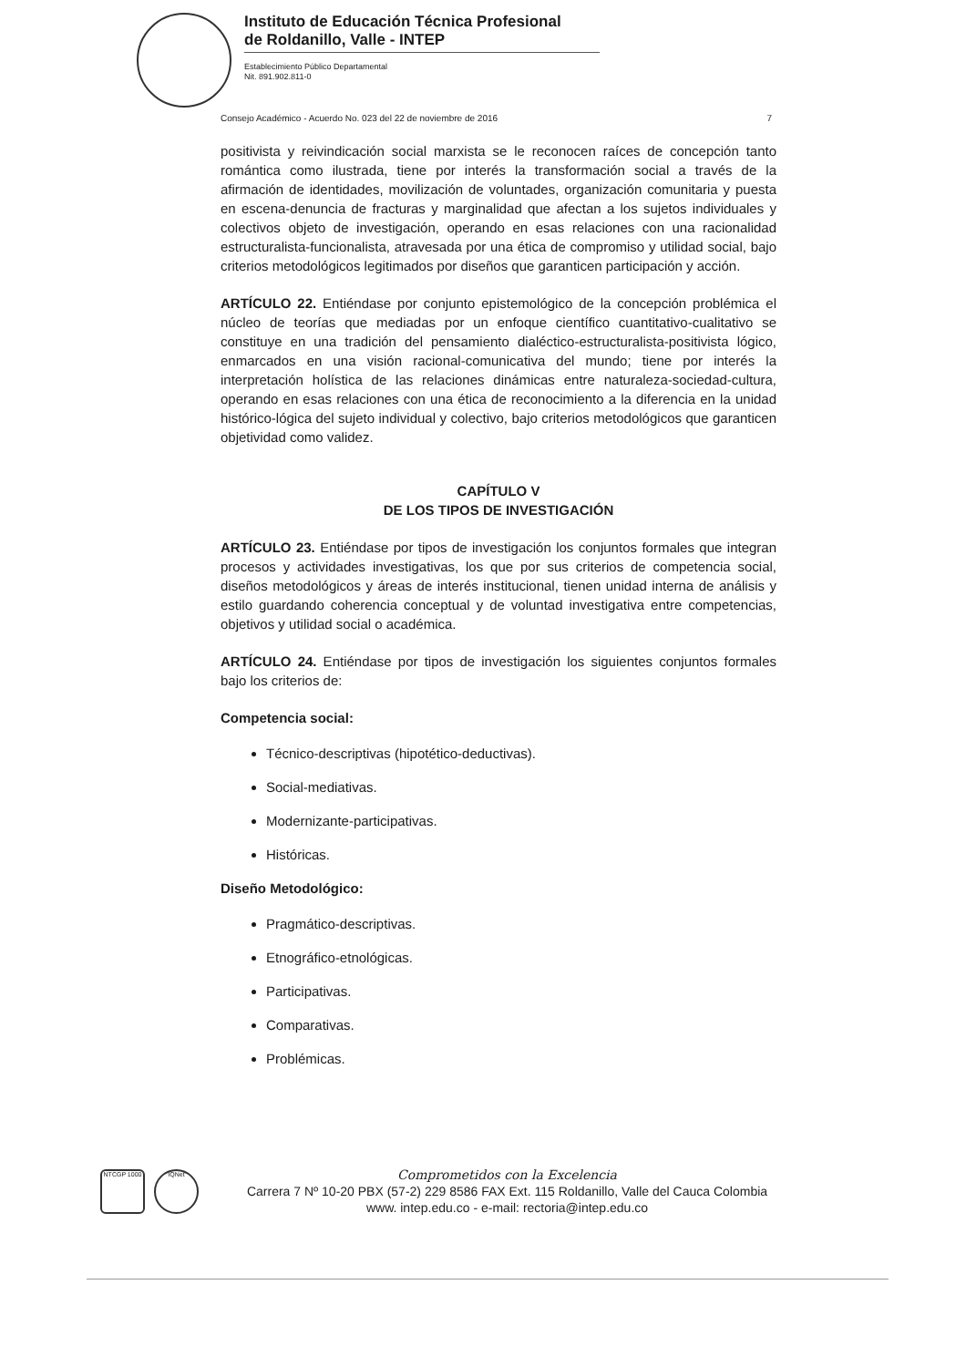Instituto de Educación Técnica Profesional
de Roldanillo, Valle - INTEP
Establecimiento Público Departamental
Nit. 891.902.811-0
Consejo Académico - Acuerdo No. 023 del 22 de noviembre de 2016 7
positivista y reivindicación social marxista se le reconocen raíces de concepción tanto romántica como ilustrada, tiene por interés la transformación social a través de la afirmación de identidades, movilización de voluntades, organización comunitaria y puesta en escena-denuncia de fracturas y marginalidad que afectan a los sujetos individuales y colectivos objeto de investigación, operando en esas relaciones con una racionalidad estructuralista-funcionalista, atravesada por una ética de compromiso y utilidad social, bajo criterios metodológicos legitimados por diseños que garanticen participación y acción.
ARTÍCULO 22. Entiéndase por conjunto epistemológico de la concepción problémica el núcleo de teorías que mediadas por un enfoque científico cuantitativo-cualitativo se constituye en una tradición del pensamiento dialéctico-estructuralista-positivista lógico, enmarcados en una visión racional-comunicativa del mundo; tiene por interés la interpretación holística de las relaciones dinámicas entre naturaleza-sociedad-cultura, operando en esas relaciones con una ética de reconocimiento a la diferencia en la unidad histórico-lógica del sujeto individual y colectivo, bajo criterios metodológicos que garanticen objetividad como validez.
CAPÍTULO V
DE LOS TIPOS DE INVESTIGACIÓN
ARTÍCULO 23. Entiéndase por tipos de investigación los conjuntos formales que integran procesos y actividades investigativas, los que por sus criterios de competencia social, diseños metodológicos y áreas de interés institucional, tienen unidad interna de análisis y estilo guardando coherencia conceptual y de voluntad investigativa entre competencias, objetivos y utilidad social o académica.
ARTÍCULO 24. Entiéndase por tipos de investigación los siguientes conjuntos formales bajo los criterios de:
Competencia social:
Técnico-descriptivas (hipotético-deductivas).
Social-mediativas.
Modernizante-participativas.
Históricas.
Diseño Metodológico:
Pragmático-descriptivas.
Etnográfico-etnológicas.
Participativas.
Comparativas.
Problémicas.
NTCGP 1000 IQNet
Comprometidos con la Excelencia
Carrera 7 Nº 10-20 PBX (57-2) 229 8586 FAX Ext. 115 Roldanillo, Valle del Cauca Colombia
www. intep.edu.co - e-mail: rectoria@intep.edu.co